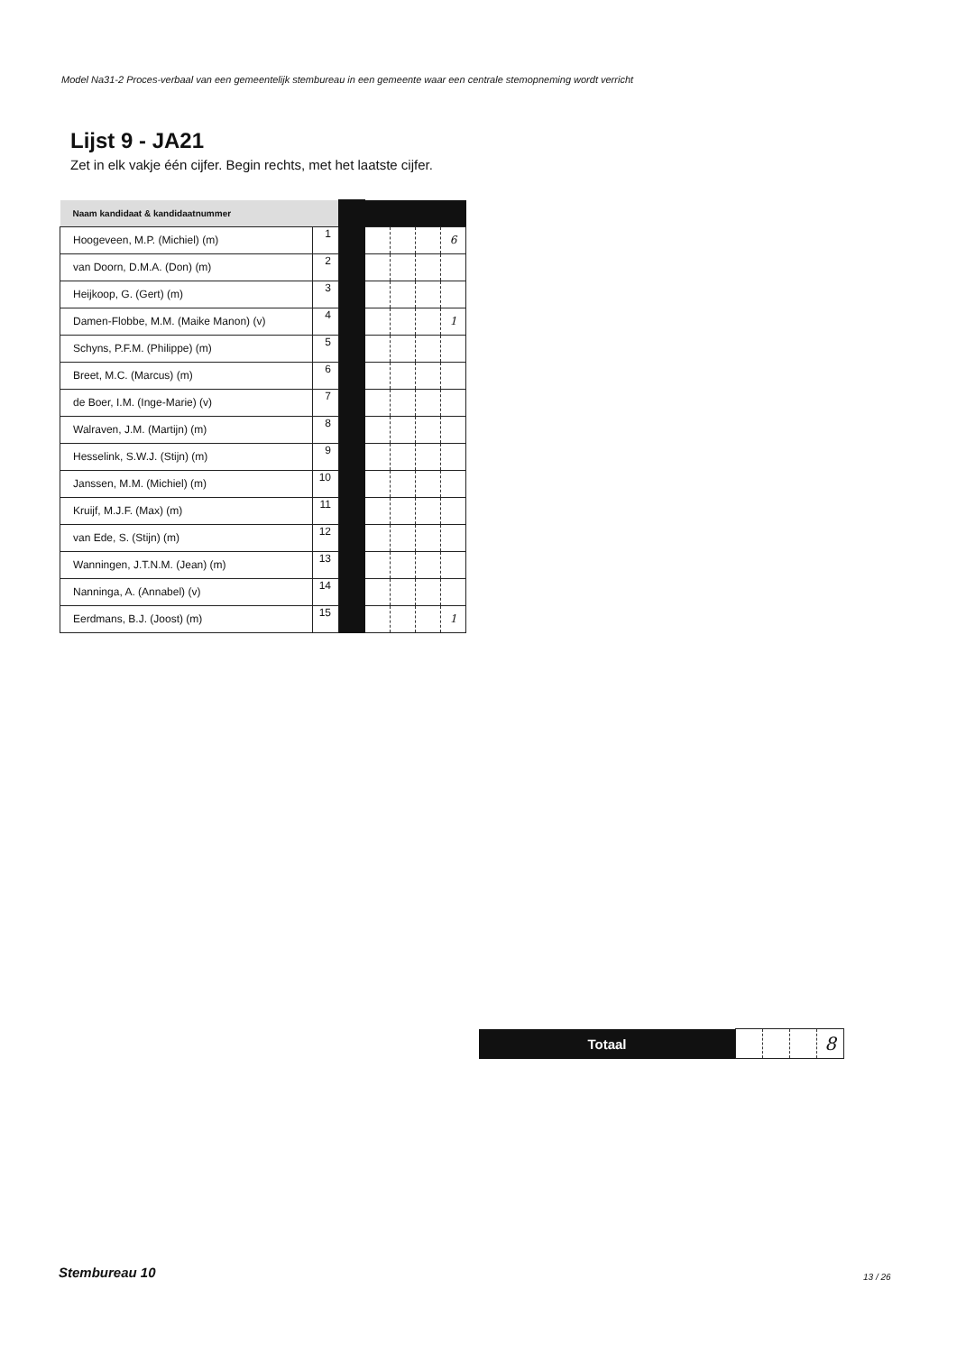Model Na31-2 Proces-verbaal van een gemeentelijk stembureau in een gemeente waar een centrale stemopneming wordt verricht
Lijst 9 - JA21
Zet in elk vakje één cijfer. Begin rechts, met het laatste cijfer.
| Naam kandidaat & kandidaatnummer | | | | | | |
| Hoogeveen, M.P. (Michiel) (m) | 1 | | | | | 6 |
| van Doorn, D.M.A. (Don) (m) | 2 | | | | | |
| Heijkoop, G. (Gert) (m) | 3 | | | | | |
| Damen-Flobbe, M.M. (Maike Manon) (v) | 4 | | | | | 1 |
| Schyns, P.F.M. (Philippe) (m) | 5 | | | | | |
| Breet, M.C. (Marcus) (m) | 6 | | | | | |
| de Boer, I.M. (Inge-Marie) (v) | 7 | | | | | |
| Walraven, J.M. (Martijn) (m) | 8 | | | | | |
| Hesselink, S.W.J. (Stijn) (m) | 9 | | | | | |
| Janssen, M.M. (Michiel) (m) | 10 | | | | | |
| Kruijf, M.J.F. (Max) (m) | 11 | | | | | |
| van Ede, S. (Stijn) (m) | 12 | | | | | |
| Wanningen, J.T.N.M. (Jean) (m) | 13 | | | | | |
| Nanninga, A. (Annabel) (v) | 14 | | | | | |
| Eerdmans, B.J. (Joost) (m) | 15 | | | | | 1 |
| Totaal | | | | 8 |
Stembureau 10 13 / 26